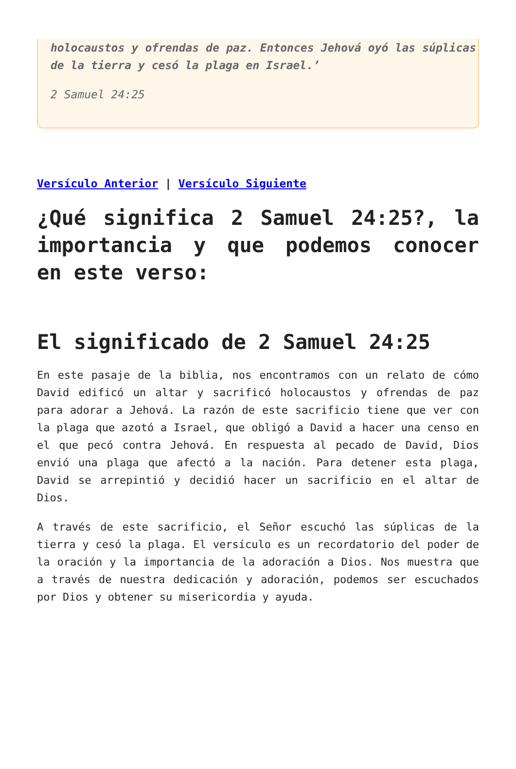holocaustos y ofrendas de paz. Entonces Jehová oyó las súplicas de la tierra y cesó la plaga en Israel.’
2 Samuel 24:25
Versículo Anterior | Versículo Siguiente
¿Qué significa 2 Samuel 24:25?, la importancia y que podemos conocer en este verso:
El significado de 2 Samuel 24:25
En este pasaje de la biblia, nos encontramos con un relato de cómo David edificó un altar y sacrificó holocaustos y ofrendas de paz para adorar a Jehová. La razón de este sacrificio tiene que ver con la plaga que azotó a Israel, que obligó a David a hacer una censo en el que pecó contra Jehová. En respuesta al pecado de David, Dios envió una plaga que afectó a la nación. Para detener esta plaga, David se arrepintió y decidió hacer un sacrificio en el altar de Dios.
A través de este sacrificio, el Señor escuchó las súplicas de la tierra y cesó la plaga. El versículo es un recordatorio del poder de la oración y la importancia de la adoración a Dios. Nos muestra que a través de nuestra dedicación y adoración, podemos ser escuchados por Dios y obtener su misericordia y ayuda.